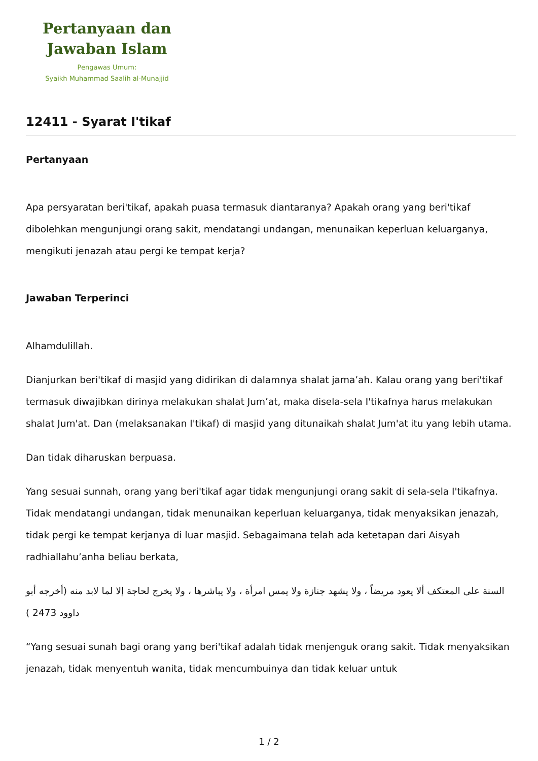Pertanyaan dan
Jawaban Islam
Pengawas Umum:
Syaikh Muhammad Saalih al-Munajjid
12411 - Syarat I'tikaf
Pertanyaan
Apa persyaratan beri'tikaf, apakah puasa termasuk diantaranya? Apakah orang yang beri'tikaf dibolehkan mengunjungi orang sakit, mendatangi undangan, menunaikan keperluan keluarganya, mengikuti jenazah atau pergi ke tempat kerja?
Jawaban Terperinci
Alhamdulillah.
Dianjurkan beri'tikaf di masjid yang didirikan di dalamnya shalat jama’ah. Kalau orang yang beri'tikaf termasuk diwajibkan dirinya melakukan shalat Jum’at, maka disela-sela I'tikafnya harus melakukan shalat Jum'at. Dan (melaksanakan I'tikaf) di masjid yang ditunaikah shalat Jum'at itu yang lebih utama.
Dan tidak diharuskan berpuasa.
Yang sesuai sunnah, orang yang beri'tikaf agar tidak mengunjungi orang sakit di sela-sela I'tikafnya. Tidak mendatangi undangan, tidak menunaikan keperluan keluarganya, tidak menyaksikan jenazah, tidak pergi ke tempat kerjanya di luar masjid. Sebagaimana telah ada ketetapan dari Aisyah radhiallahu’anha beliau berkata,
السنة على المعتكف ألا يعود مريضاً ، ولا يشهد جنازة ولا يمس امرأة ، ولا يباشرها ، ولا يخرج لحاجة إلا لما لابد منه (أخرجه أبو داوود 2473 )
“Yang sesuai sunah bagi orang yang beri'tikaf adalah tidak menjenguk orang sakit. Tidak menyaksikan jenazah, tidak menyentuh wanita, tidak mencumbuinya dan tidak keluar untuk
1 / 2